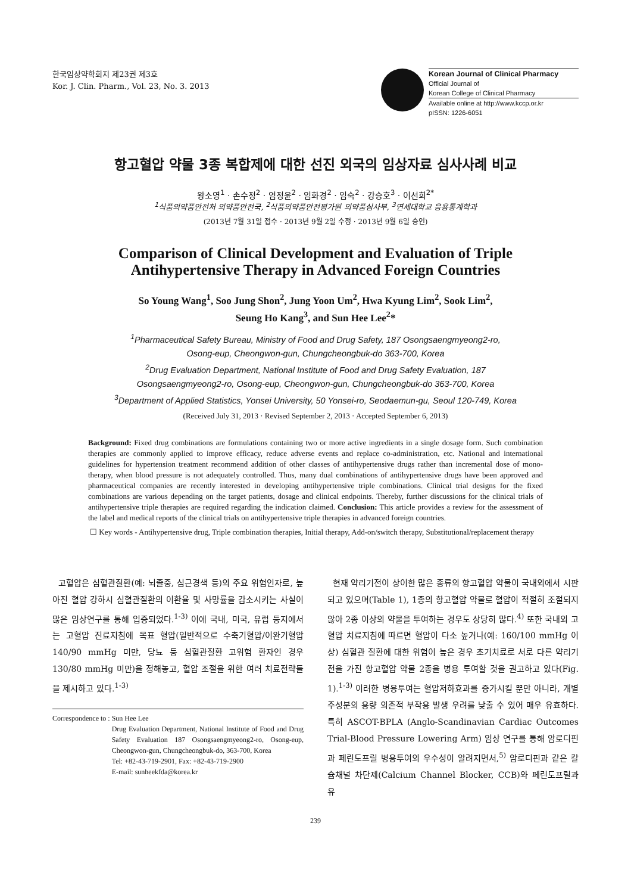한국임상약학회지 제23권 제3호
Kor. J. Clin. Pharm., Vol. 23, No. 3. 2013
Korean Journal of Clinical Pharmacy
Official Journal of
Korean College of Clinical Pharmacy
Available online at http://www.kccp.or.kr
pISSN: 1226-6051
항고혈압 약물 3종 복합제에 대한 선진 외국의 임상자료 심사사례 비교
왕소영<sup>1</sup> · 손수정<sup>2</sup> · 엄정윤<sup>2</sup> · 임화경<sup>2</sup> · 임숙<sup>2</sup> · 강승호<sup>3</sup> · 이선희<sup>2*</sup>
<sup>1</sup> 식품의약품안전처 의약품안전국, <sup>2</sup>식품의약품안전평가원 의약품심사부, <sup>3</sup>연세대학교 응용통계학과
(2013년 7월 31일 접수 · 2013년 9월 2일 수정 · 2013년 9월 6일 승인)
Comparison of Clinical Development and Evaluation of Triple
Antihypertensive Therapy in Advanced Foreign Countries
So Young Wang<sup>1</sup>, Soo Jung Shon<sup>2</sup>, Jung Yoon Um<sup>2</sup>, Hwa Kyung Lim<sup>2</sup>, Sook Lim<sup>2</sup>,
Seung Ho Kang<sup>3</sup>, and Sun Hee Lee<sup>2</sup>*
<sup>1</sup> Pharmaceutical Safety Bureau, Ministry of Food and Drug Safety, 187 Osongsaengmyeong2-ro,
Osong-eup, Cheongwon-gun, Chungcheongbuk-do 363-700, Korea
<sup>2</sup> Drug Evaluation Department, National Institute of Food and Drug Safety Evaluation, 187
Osongsaengmyeong2-ro, Osong-eup, Cheongwon-gun, Chungcheongbuk-do 363-700, Korea
<sup>3</sup> Department of Applied Statistics, Yonsei University, 50 Yonsei-ro, Seodaemun-gu, Seoul 120-749, Korea
(Received July 31, 2013 · Revised September 2, 2013 · Accepted September 6, 2013)
Background: Fixed drug combinations are formulations containing two or more active ingredients in a single dosage form. Such combination therapies are commonly applied to improve efficacy, reduce adverse events and replace co-administration, etc. National and international guidelines for hypertension treatment recommend addition of other classes of antihypertensive drugs rather than incremental dose of mono-therapy, when blood pressure is not adequately controlled. Thus, many dual combinations of antihypertensive drugs have been approved and pharmaceutical companies are recently interested in developing antihypertensive triple combinations. Clinical trial designs for the fixed combinations are various depending on the target patients, dosage and clinical endpoints. Thereby, further discussions for the clinical trials of antihypertensive triple therapies are required regarding the indication claimed. Conclusion: This article provides a review for the assessment of the label and medical reports of the clinical trials on antihypertensive triple therapies in advanced foreign countries.
☐ Key words - Antihypertensive drug, Triple combination therapies, Initial therapy, Add-on/switch therapy, Substitutional/replacement therapy
고혈압은 심혈관질환(예: 뇌졸중, 심근경색 등)의 주요 위험인자로, 높아진 혈압 강하시 심혈관질환의 이환율 및 사망률을 감소시키는 사실이 많은 임상연구를 통해 입증되었다.<sup>1-3)</sup> 이에 국내, 미국, 유럽 등지에서는 고혈압 진료지침에 목표 혈압(일반적으로 수축기혈압/이완기혈압 140/90 mmHg 미만, 당뇨 등 심혈관질환 고위험 환자인 경우 130/80 mmHg 미만)을 정해놓고, 혈압 조절을 위한 여러 치료전략들을 제시하고 있다.<sup>1-3)</sup>
Correspondence to : Sun Hee Lee
Drug Evaluation Department, National Institute of Food and Drug Safety Evaluation 187 Osongsaengmyeong2-ro, Osong-eup, Cheongwon-gun, Chungcheongbuk-do, 363-700, Korea
Tel: +82-43-719-2901, Fax: +82-43-719-2900
E-mail: sunheekfda@korea.kr
현재 약리기전이 상이한 많은 종류의 항고혈압 약물이 국내외에서 시판되고 있으며(Table 1), 1종의 항고혈압 약물로 혈압이 적절히 조절되지 않아 2종 이상의 약물을 투여하는 경우도 상당히 많다.<sup>4)</sup> 또한 국내외 고혈압 치료지침에 따르면 혈압이 다소 높거나(예: 160/100 mmHg 이상) 심혈관 질환에 대한 위험이 높은 경우 초기치료로 서로 다른 약리기전을 가진 항고혈압 약물 2종을 병용 투여할 것을 권고하고 있다(Fig. 1).<sup>1-3)</sup> 이러한 병용투여는 혈압저하효과를 증가시킬 뿐만 아니라, 개별 주성분의 용량 의존적 부작용 발생 우려를 낮출 수 있어 매우 유효하다. 특히 ASCOT-BPLA (Anglo-Scandinavian Cardiac Outcomes Trial-Blood Pressure Lowering Arm) 임상 연구를 통해 암로디핀과 페린도프릴 병용투여의 우수성이 알려지면서,<sup>5)</sup> 암로디핀과 같은 칼슘채널 차단제(Calcium Channel Blocker, CCB)와 페린도프릴과 유
239